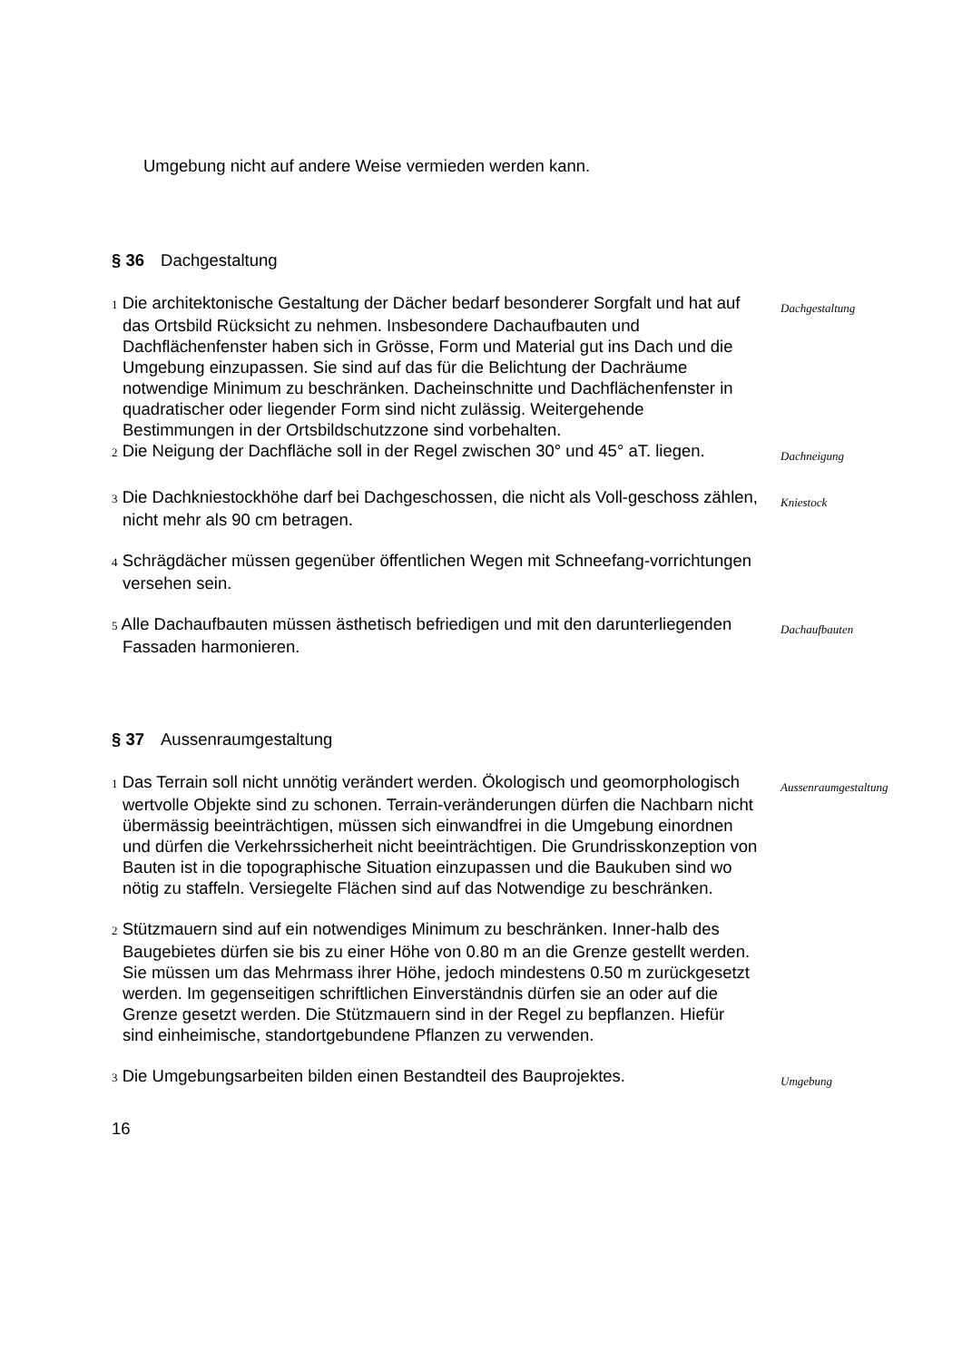Umgebung nicht auf andere Weise vermieden werden kann.
§ 36 Dachgestaltung
1 Die architektonische Gestaltung der Dächer bedarf besonderer Sorgfalt und hat auf das Ortsbild Rücksicht zu nehmen. Insbesondere Dachaufbauten und Dachflächenfenster haben sich in Grösse, Form und Material gut ins Dach und die Umgebung einzupassen. Sie sind auf das für die Belichtung der Dachräume notwendige Minimum zu beschränken. Dacheinschnitte und Dachflächenfenster in quadratischer oder liegender Form sind nicht zulässig. Weitergehende Bestimmungen in der Ortsbildschutzzone sind vorbehalten.
Dachgestaltung
2 Die Neigung der Dachfläche soll in der Regel zwischen 30° und 45° aT. liegen.
Dachneigung
3 Die Dachkniestockhöhe darf bei Dachgeschossen, die nicht als Voll-geschoss zählen, nicht mehr als 90 cm betragen.
Kniestock
4 Schrägdächer müssen gegenüber öffentlichen Wegen mit Schneefang-vorrichtungen versehen sein.
5 Alle Dachaufbauten müssen ästhetisch befriedigen und mit den darunterliegenden Fassaden harmonieren.
Dachaufbauten
§ 37 Aussenraumgestaltung
1 Das Terrain soll nicht unnötig verändert werden. Ökologisch und geomorphologisch wertvolle Objekte sind zu schonen. Terrain-veränderungen dürfen die Nachbarn nicht übermässig beeinträchtigen, müssen sich einwandfrei in die Umgebung einordnen und dürfen die Verkehrssicherheit nicht beeinträchtigen. Die Grundrisskonzeption von Bauten ist in die topographische Situation einzupassen und die Baukuben sind wo nötig zu staffeln. Versiegelte Flächen sind auf das Notwendige zu beschränken.
Aussenraumgestaltung
2 Stützmauern sind auf ein notwendiges Minimum zu beschränken. Inner-halb des Baugebietes dürfen sie bis zu einer Höhe von 0.80 m an die Grenze gestellt werden. Sie müssen um das Mehrmass ihrer Höhe, jedoch mindestens 0.50 m zurückgesetzt werden. Im gegenseitigen schriftlichen Einverständnis dürfen sie an oder auf die Grenze gesetzt werden. Die Stützmauern sind in der Regel zu bepflanzen. Hiefür sind einheimische, standortgebundene Pflanzen zu verwenden.
3 Die Umgebungsarbeiten bilden einen Bestandteil des Bauprojektes.
Umgebung
16